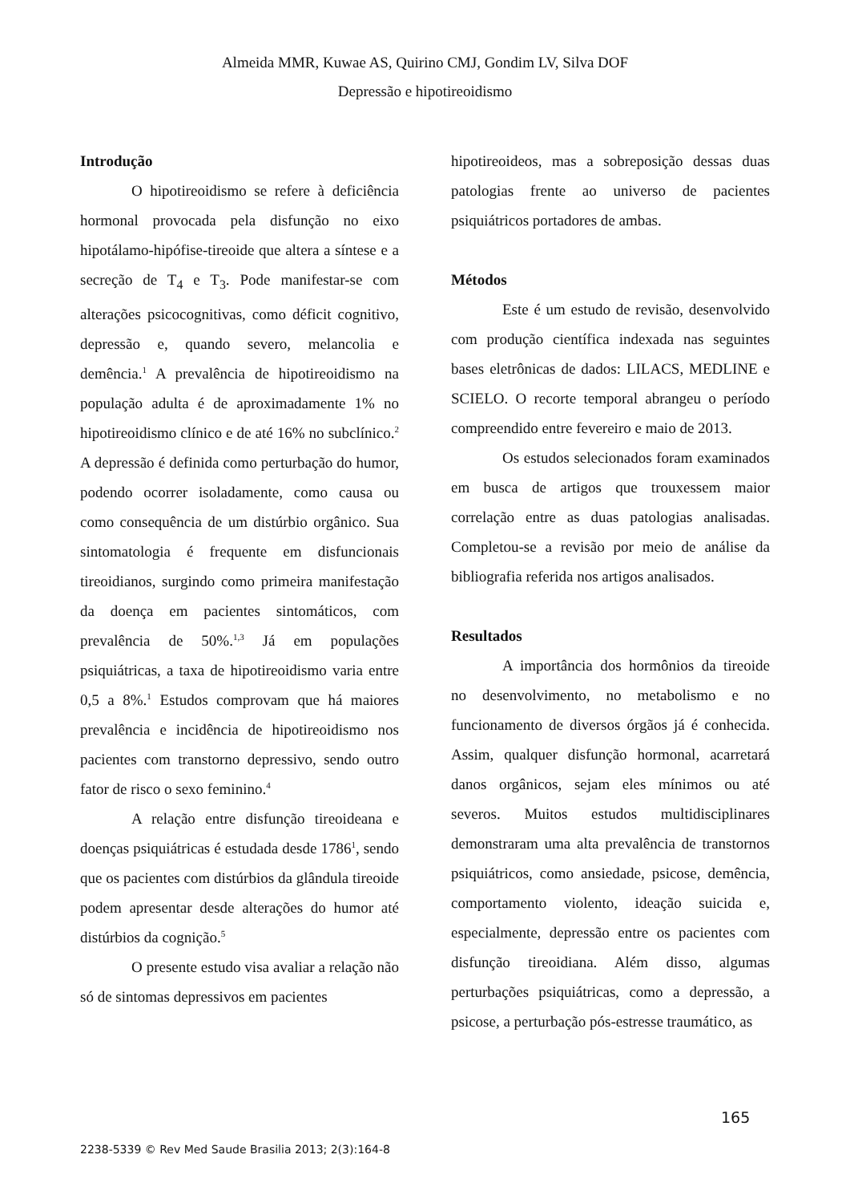Almeida MMR, Kuwae AS, Quirino CMJ, Gondim LV, Silva DOF
Depressão e hipotireoidismo
Introdução
O hipotireoidismo se refere à deficiência hormonal provocada pela disfunção no eixo hipotálamo-hipófise-tireoide que altera a síntese e a secreção de T<sub>4</sub> e T<sub>3</sub>. Pode manifestar-se com alterações psicocognitivas, como déficit cognitivo, depressão e, quando severo, melancolia e demência.<sup>1</sup> A prevalência de hipotireoidismo na população adulta é de aproximadamente 1% no hipotireoidismo clínico e de até 16% no subclínico.<sup>2</sup> A depressão é definida como perturbação do humor, podendo ocorrer isoladamente, como causa ou como consequência de um distúrbio orgânico. Sua sintomatologia é frequente em disfuncionais tireoidianos, surgindo como primeira manifestação da doença em pacientes sintomáticos, com prevalência de 50%.<sup>1,3</sup> Já em populações psiquiátricas, a taxa de hipotireoidismo varia entre 0,5 a 8%.<sup>1</sup> Estudos comprovam que há maiores prevalência e incidência de hipotireoidismo nos pacientes com transtorno depressivo, sendo outro fator de risco o sexo feminino.<sup>4</sup>
A relação entre disfunção tireoideana e doenças psiquiátricas é estudada desde 1786<sup>1</sup>, sendo que os pacientes com distúrbios da glândula tireoide podem apresentar desde alterações do humor até distúrbios da cognição.<sup>5</sup>
O presente estudo visa avaliar a relação não só de sintomas depressivos em pacientes
hipotireoideos, mas a sobreposição dessas duas patologias frente ao universo de pacientes psiquiátricos portadores de ambas.
Métodos
Este é um estudo de revisão, desenvolvido com produção científica indexada nas seguintes bases eletrônicas de dados: LILACS, MEDLINE e SCIELO. O recorte temporal abrangeu o período compreendido entre fevereiro e maio de 2013.
Os estudos selecionados foram examinados em busca de artigos que trouxessem maior correlação entre as duas patologias analisadas. Completou-se a revisão por meio de análise da bibliografia referida nos artigos analisados.
Resultados
A importância dos hormônios da tireoide no desenvolvimento, no metabolismo e no funcionamento de diversos órgãos já é conhecida. Assim, qualquer disfunção hormonal, acarretará danos orgânicos, sejam eles mínimos ou até severos. Muitos estudos multidisciplinares demonstraram uma alta prevalência de transtornos psiquiátricos, como ansiedade, psicose, demência, comportamento violento, ideação suicida e, especialmente, depressão entre os pacientes com disfunção tireoidiana. Além disso, algumas perturbações psiquiátricas, como a depressão, a psicose, a perturbação pós-estresse traumático, as
165
2238-5339 © Rev Med Saude Brasilia 2013; 2(3):164-8